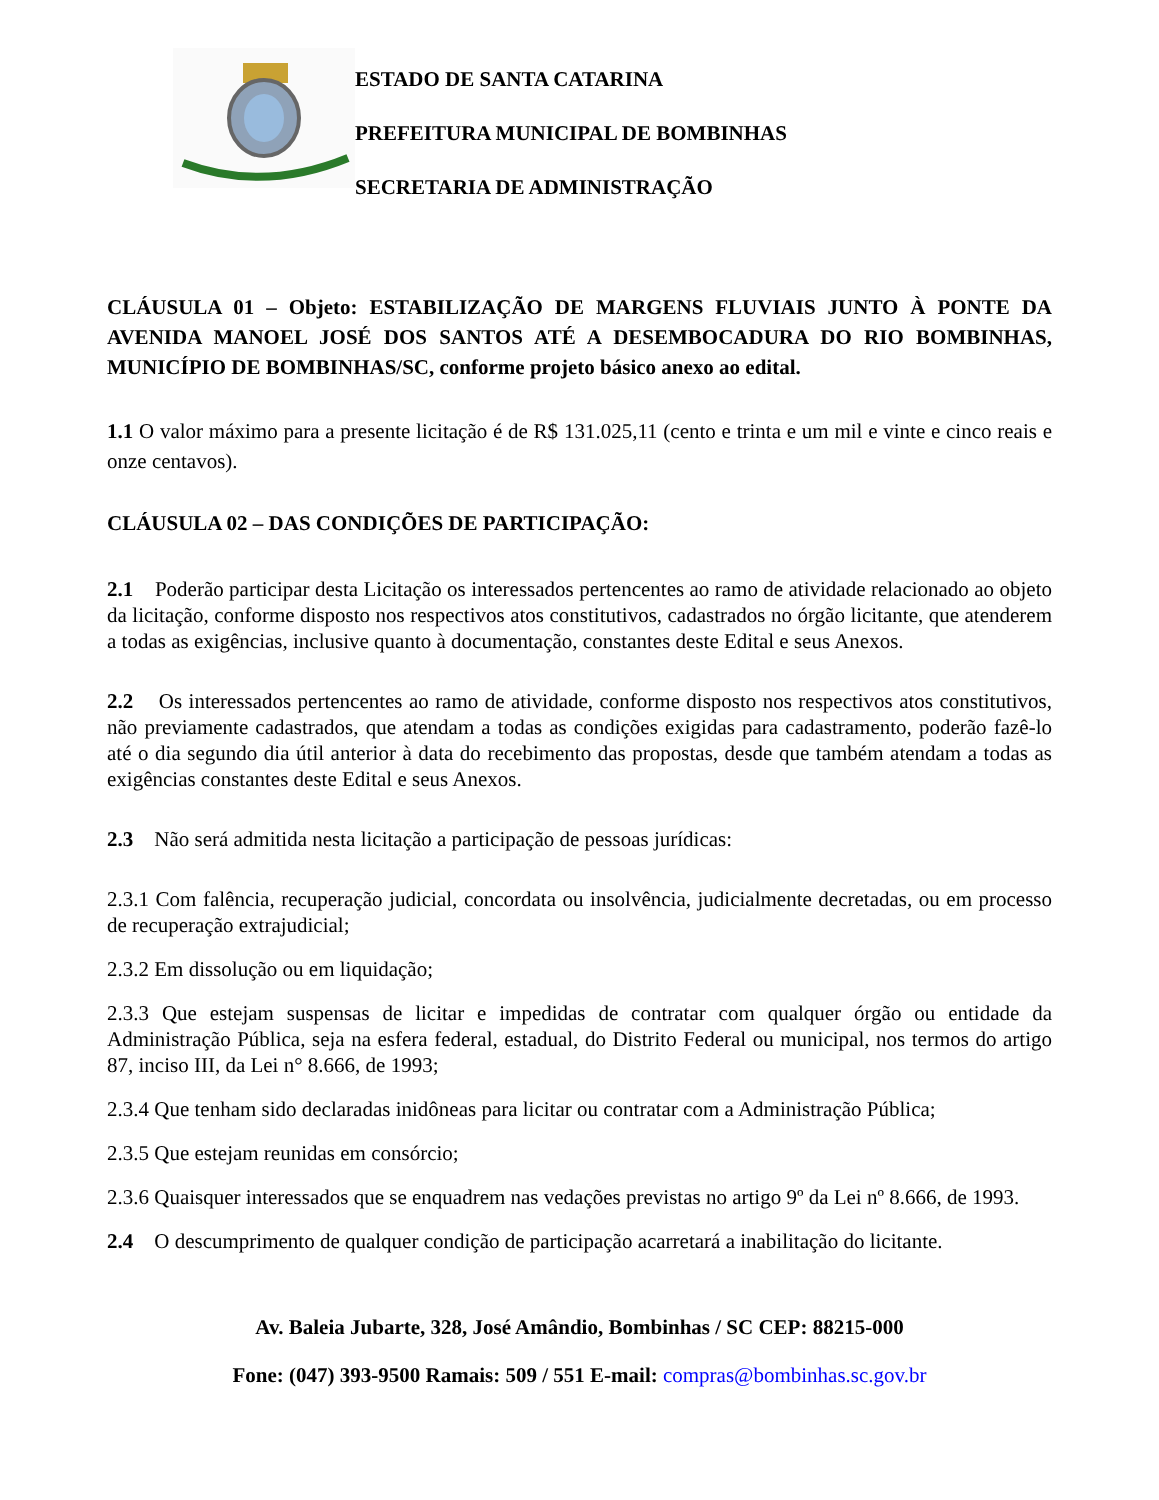ESTADO DE SANTA CATARINA
PREFEITURA MUNICIPAL DE BOMBINHAS
SECRETARIA DE ADMINISTRAÇÃO
CLÁUSULA 01 – Objeto: ESTABILIZAÇÃO DE MARGENS FLUVIAIS JUNTO À PONTE DA AVENIDA MANOEL JOSÉ DOS SANTOS ATÉ A DESEMBOCADURA DO RIO BOMBINHAS, MUNICÍPIO DE BOMBINHAS/SC, conforme projeto básico anexo ao edital.
1.1 O valor máximo para a presente licitação é de R$ 131.025,11 (cento e trinta e um mil e vinte e cinco reais e onze centavos).
CLÁUSULA 02 – DAS CONDIÇÕES DE PARTICIPAÇÃO:
2.1 Poderão participar desta Licitação os interessados pertencentes ao ramo de atividade relacionado ao objeto da licitação, conforme disposto nos respectivos atos constitutivos, cadastrados no órgão licitante, que atenderem a todas as exigências, inclusive quanto à documentação, constantes deste Edital e seus Anexos.
2.2 Os interessados pertencentes ao ramo de atividade, conforme disposto nos respectivos atos constitutivos, não previamente cadastrados, que atendam a todas as condições exigidas para cadastramento, poderão fazê-lo até o dia segundo dia útil anterior à data do recebimento das propostas, desde que também atendam a todas as exigências constantes deste Edital e seus Anexos.
2.3 Não será admitida nesta licitação a participação de pessoas jurídicas:
2.3.1 Com falência, recuperação judicial, concordata ou insolvência, judicialmente decretadas, ou em processo de recuperação extrajudicial;
2.3.2 Em dissolução ou em liquidação;
2.3.3 Que estejam suspensas de licitar e impedidas de contratar com qualquer órgão ou entidade da Administração Pública, seja na esfera federal, estadual, do Distrito Federal ou municipal, nos termos do artigo 87, inciso III, da Lei n° 8.666, de 1993;
2.3.4 Que tenham sido declaradas inidôneas para licitar ou contratar com a Administração Pública;
2.3.5 Que estejam reunidas em consórcio;
2.3.6 Quaisquer interessados que se enquadrem nas vedações previstas no artigo 9º da Lei nº 8.666, de 1993.
2.4 O descumprimento de qualquer condição de participação acarretará a inabilitação do licitante.
Av. Baleia Jubarte, 328, José Amândio, Bombinhas / SC CEP: 88215-000
Fone: (047) 393-9500 Ramais: 509 / 551 E-mail: compras@bombinhas.sc.gov.br